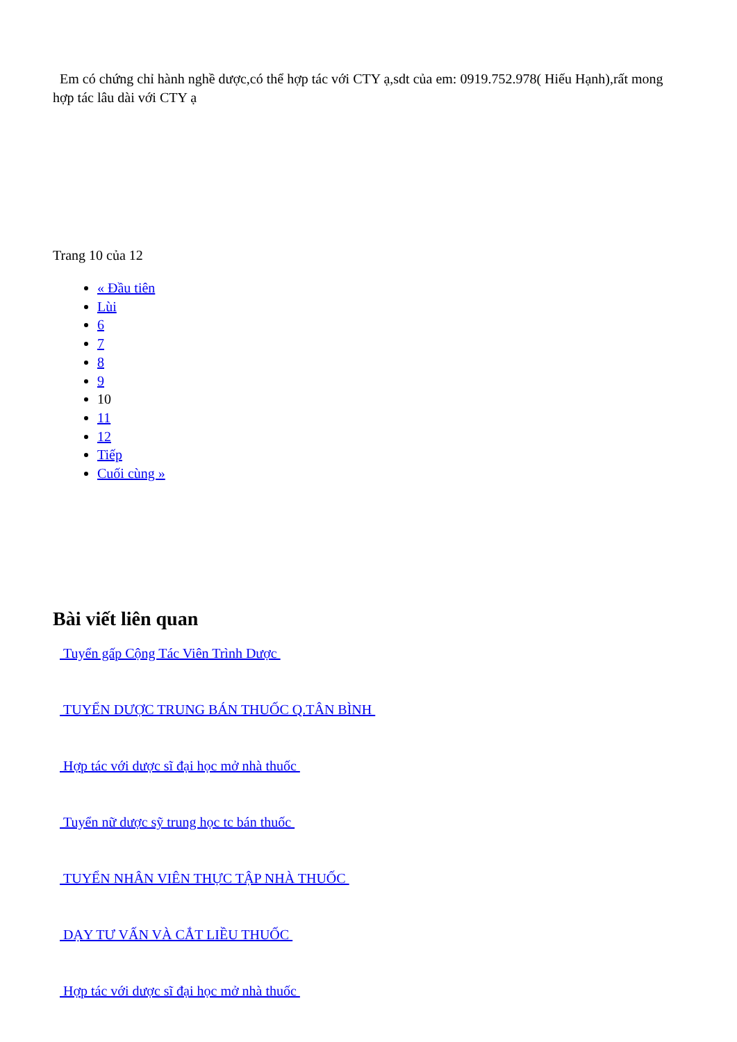Em có chứng chỉ hành nghề dược,có thể hợp tác với CTY ạ,sdt của em: 0919.752.978( Hiếu Hạnh),rất mong hợp tác lâu dài với CTY ạ
Trang 10 của 12
« Đầu tiên
Lùi
6
7
8
9
10
11
12
Tiếp
Cuối cùng »
Bài viết liên quan
Tuyển gấp Cộng Tác Viên Trình Dược
TUYỂN DƯỢC TRUNG BÁN THUỐC Q.TÂN BÌNH
Hợp tác với dược sĩ đại học mở nhà thuốc
Tuyển nữ dược sỹ trung học tc bán thuốc
TUYỂN NHÂN VIÊN THỰC TẬP NHÀ THUỐC
DẠY TƯ VẤN VÀ CẮT LIỀU THUỐC
Hợp tác với dược sĩ đại học mở nhà thuốc